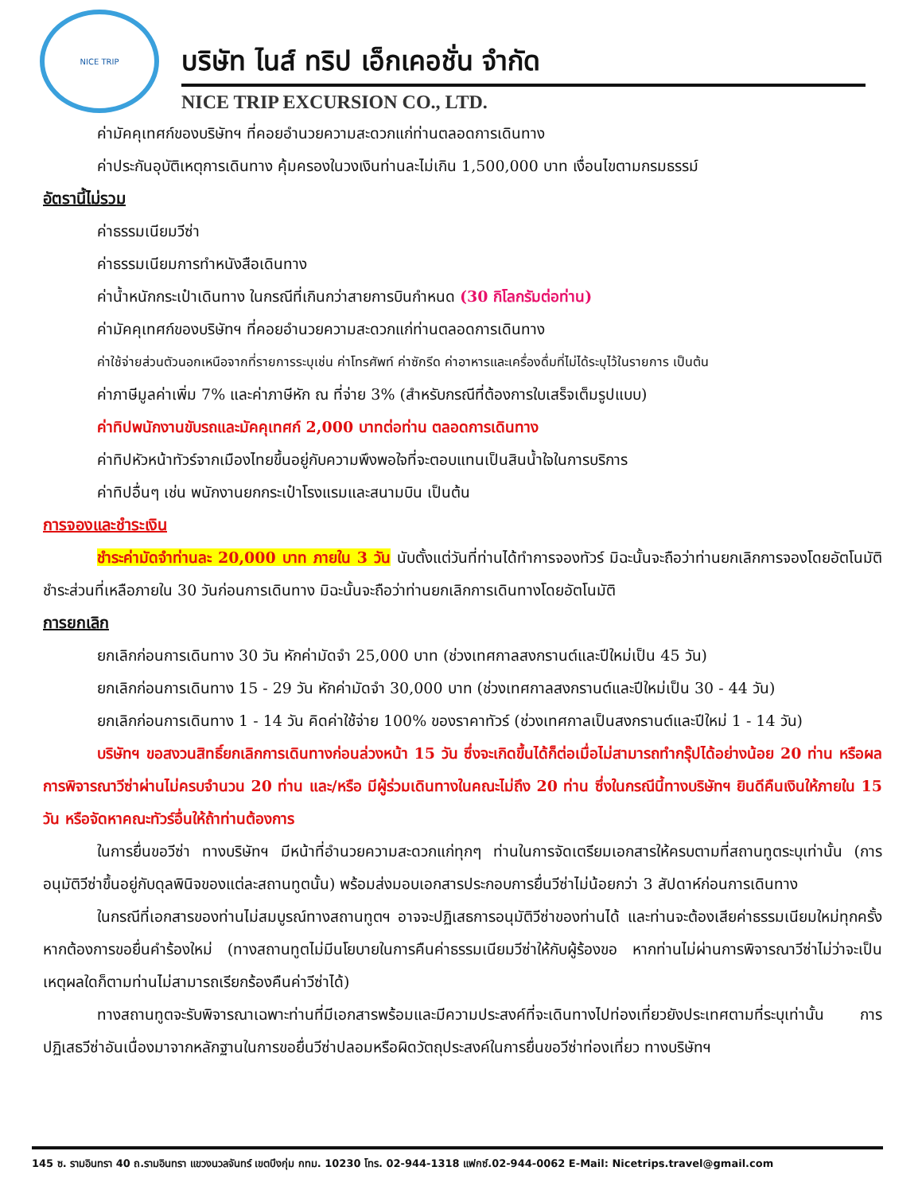NICE TRIP
บริษัท ไนส์ ทริป เอ็กเคอชั่น จำกัด
NICE TRIP EXCURSION CO., LTD.
ค่ามัคคุเทศก์ของบริษัทฯ ที่คอยอำนวยความสะดวกแก่ท่านตลอดการเดินทาง
ค่าประกันอุบัติเหตุการเดินทาง คุ้มครองในวงเงินท่านละไม่เกิน 1,500,000 บาท เงื่อนไขตามกรมธรรม์
อัตรานี้ไม่รวม
ค่าธรรมเนียมวีซ่า
ค่าธรรมเนียมการทำหนังสือเดินทาง
ค่าน้ำหนักกระเป๋าเดินทาง ในกรณีที่เกินกว่าสายการบินกำหนด (30 กิโลกรัมต่อท่าน)
ค่ามัคคุเทศก์ของบริษัทฯ ที่คอยอำนวยความสะดวกแก่ท่านตลอดการเดินทาง
ค่าใช้จ่ายส่วนตัวนอกเหนือจากที่รายการระบุเช่น ค่าโทรศัพท์ ค่าซักรีด ค่าอาหารและเครื่องดื่มที่ไม่ได้ระบุไว้ในรายการ เป็นต้น
ค่าภาษีมูลค่าเพิ่ม 7% และค่าภาษีหัก ณ ที่จ่าย 3% (สำหรับกรณีที่ต้องการใบเสร็จเต็มรูปแบบ)
ค่าทิปพนักงานขับรถและมัคคุเทศก์ 2,000 บาทต่อท่าน ตลอดการเดินทาง
ค่าทิปหัวหน้าทัวร์จากเมืองไทยขึ้นอยู่กับความพึงพอใจที่จะตอบแทนเป็นสินน้ำใจในการบริการ
ค่าทิปอื่นๆ เช่น พนักงานยกกระเป๋าโรงแรมและสนามบิน เป็นต้น
การจองและชำระเงิน
ชำระค่ามัดจำท่านละ 20,000 บาท ภายใน 3 วัน นับตั้งแต่วันที่ท่านได้ทำการจองทัวร์ มิฉะนั้นจะถือว่าท่านยกเลิกการจองโดยอัตโนมัติ ชำระส่วนที่เหลือภายใน 30 วันก่อนการเดินทาง มิฉะนั้นจะถือว่าท่านยกเลิกการเดินทางโดยอัตโนมัติ
การยกเลิก
ยกเลิกก่อนการเดินทาง 30 วัน หักค่ามัดจำ 25,000 บาท (ช่วงเทศกาลสงกรานต์และปีใหม่เป็น 45 วัน)
ยกเลิกก่อนการเดินทาง 15 - 29 วัน หักค่ามัดจำ 30,000 บาท (ช่วงเทศกาลสงกรานต์และปีใหม่เป็น 30 - 44 วัน)
ยกเลิกก่อนการเดินทาง 1 - 14 วัน คิดค่าใช้จ่าย 100% ของราคาทัวร์ (ช่วงเทศกาลเป็นสงกรานต์และปีใหม่ 1 - 14 วัน)
บริษัทฯ ขอสงวนสิทธิ์ยกเลิกการเดินทางก่อนล่วงหน้า 15 วัน ซึ่งจะเกิดขึ้นได้ก็ต่อเมื่อไม่สามารถทำกรุ๊ปได้อย่างน้อย 20 ท่าน หรือผลการพิจารณาวีซ่าผ่านไม่ครบจำนวน 20 ท่าน และ/หรือ มีผู้ร่วมเดินทางในคณะไม่ถึง 20 ท่าน ซึ่งในกรณีนี้ทางบริษัทฯ ยินดีคืนเงินให้ภายใน 15 วัน หรือจัดหาคณะทัวร์อื่นให้ถ้าท่านต้องการ
ในการยื่นขอวีซ่า ทางบริษัทฯ มีหน้าที่อำนวยความสะดวกแก่ทุกๆ ท่านในการจัดเตรียมเอกสารให้ครบตามที่สถานทูตระบุเท่านั้น (การอนุมัติวีซ่าขึ้นอยู่กับดุลพินิจของแต่ละสถานทูตนั้น) พร้อมส่งมอบเอกสารประกอบการยื่นวีซ่าไม่น้อยกว่า 3 สัปดาห์ก่อนการเดินทาง
ในกรณีที่เอกสารของท่านไม่สมบูรณ์ทางสถานทูตฯ อาจจะปฏิเสธการอนุมัติวีซ่าของท่านได้ และท่านจะต้องเสียค่าธรรมเนียมใหม่ทุกครั้ง หากต้องการขอยื่นคำร้องใหม่ (ทางสถานทูตไม่มีนโยบายในการคืนค่าธรรมเนียมวีซ่าให้กับผู้ร้องขอ หากท่านไม่ผ่านการพิจารณาวีซ่าไม่ว่าจะเป็นเหตุผลใดก็ตามท่านไม่สามารถเรียกร้องคืนค่าวีซ่าได้)
ทางสถานทูตจะรับพิจารณาเฉพาะท่านที่มีเอกสารพร้อมและมีความประสงค์ที่จะเดินทางไปท่องเที่ยวยังประเทศตามที่ระบุเท่านั้น การปฏิเสธวีซ่าอันเนื่องมาจากหลักฐานในการขอยื่นวีซ่าปลอมหรือผิดวัตถุประสงค์ในการยื่นขอวีซ่าท่องเที่ยว ทางบริษัทฯ
145 ซ. รามอินทรา 40 ถ.รามอินทรา แขวงนวลจันทร์ เขตบึงกุ่ม กทม. 10230 โทร. 02-944-1318 แฟกซ์.02-944-0062 E-Mail: Nicetrips.travel@gmail.com